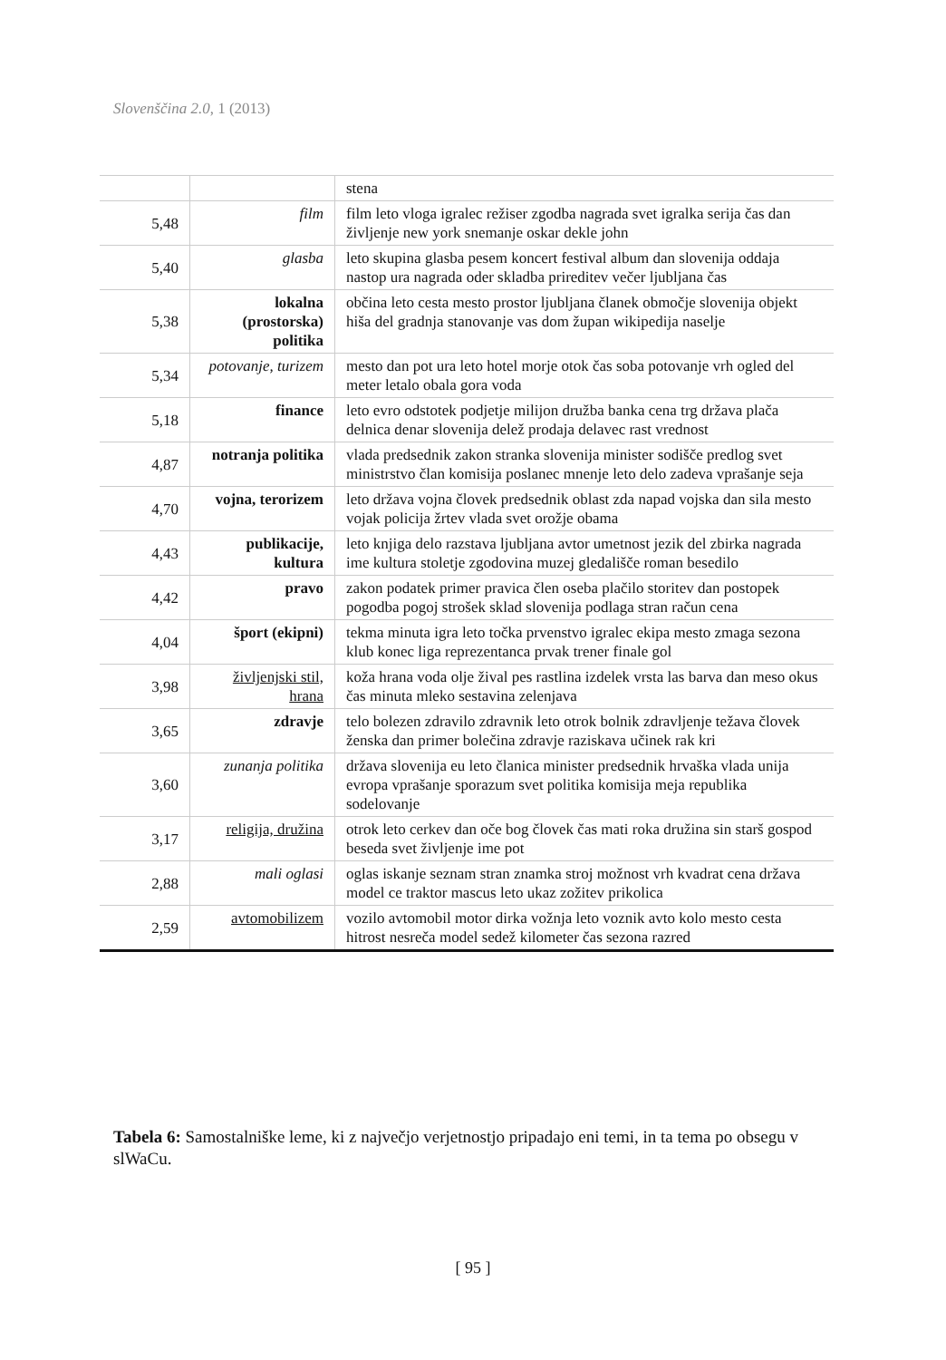Slovenščina 2.0, 1 (2013)
| | | stena |
| 5,48 | film | film leto vloga igralec režiser zgodba nagrada svet igralka serija čas dan življenje new york snemanje oskar dekle john |
| 5,40 | glasba | leto skupina glasba pesem koncert festival album dan slovenija oddaja nastop ura nagrada oder skladba prireditev večer ljubljana čas |
| 5,38 | lokalna (prostorska) politika | občina leto cesta mesto prostor ljubljana članek območje slovenija objekt hiša del gradnja stanovanje vas dom župan wikipedija naselje |
| 5,34 | potovanje, turizem | mesto dan pot ura leto hotel morje otok čas soba potovanje vrh ogled del meter letalo obala gora voda |
| 5,18 | finance | leto evro odstotek podjetje milijon družba banka cena trg država plača delnica denar slovenija delež prodaja delavec rast vrednost |
| 4,87 | notranja politika | vlada predsednik zakon stranka slovenija minister sodišče predlog svet ministrstvo član komisija poslanec mnenje leto delo zadeva vprašanje seja |
| 4,70 | vojna, terorizem | leto država vojna človek predsednik oblast zda napad vojska dan sila mesto vojak policija žrtev vlada svet orožje obama |
| 4,43 | publikacije, kultura | leto knjiga delo razstava ljubljana avtor umetnost jezik del zbirka nagrada ime kultura stoletje zgodovina muzej gledališče roman besedilo |
| 4,42 | pravo | zakon podatek primer pravica člen oseba plačilo storitev dan postopek pogodba pogoj strošek sklad slovenija podlaga stran račun cena |
| 4,04 | šport (ekipni) | tekma minuta igra leto točka prvenstvo igralec ekipa mesto zmaga sezona klub konec liga reprezentanca prvak trener finale gol |
| 3,98 | življenjski stil, hrana | koža hrana voda olje žival pes rastlina izdelek vrsta las barva dan meso okus čas minuta mleko sestavina zelenjava |
| 3,65 | zdravje | telo bolezen zdravilo zdravnik leto otrok bolnik zdravljenje težava človek ženska dan primer bolečina zdravje raziskava učinek rak kri |
| 3,60 | zunanja politika | država slovenija eu leto članica minister predsednik hrvaška vlada unija evropa vprašanje sporazum svet politika komisija meja republika sodelovanje |
| 3,17 | religija, družina | otrok leto cerkev dan oče bog človek čas mati roka družina sin starš gospod beseda svet življenje ime pot |
| 2,88 | mali oglasi | oglas iskanje seznam stran znamka stroj možnost vrh kvadrat cena država model ce traktor mascus leto ukaz zožitev prikolica |
| 2,59 | avtomobilizem | vozilo avtomobil motor dirka vožnja leto voznik avto kolo mesto cesta hitrost nesreča model sedež kilometer čas sezona razred |
Tabela 6: Samostalniške leme, ki z največjo verjetnostjo pripadajo eni temi, in ta tema po obsegu v slWaCu.
[ 95 ]